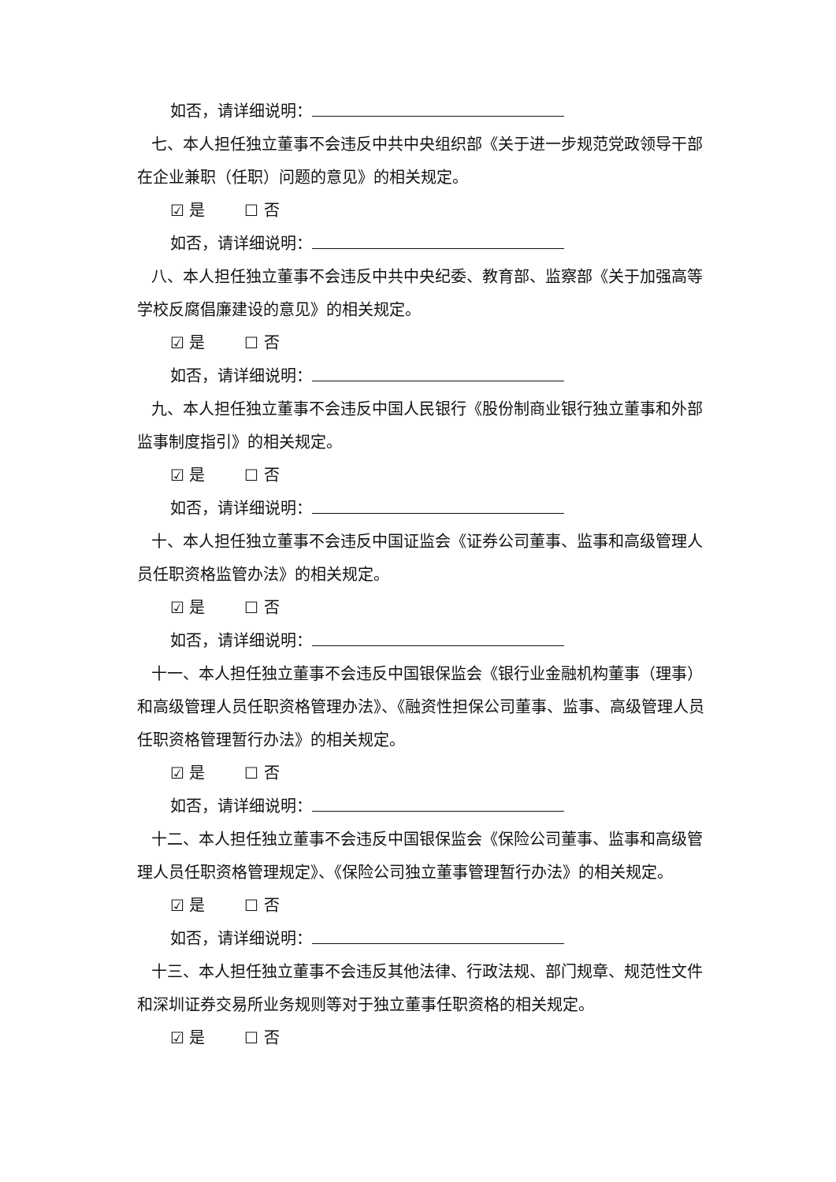如否，请详细说明：
七、本人担任独立董事不会违反中共中央组织部《关于进一步规范党政领导干部在企业兼职（任职）问题的意见》的相关规定。
☑ 是 ☐ 否
如否，请详细说明：
八、本人担任独立董事不会违反中共中央纪委、教育部、监察部《关于加强高等学校反腐倡廉建设的意见》的相关规定。
☑ 是 ☐ 否
如否，请详细说明：
九、本人担任独立董事不会违反中国人民银行《股份制商业银行独立董事和外部监事制度指引》的相关规定。
☑ 是 ☐ 否
如否，请详细说明：
十、本人担任独立董事不会违反中国证监会《证券公司董事、监事和高级管理人员任职资格监管办法》的相关规定。
☑ 是 ☐ 否
如否，请详细说明：
十一、本人担任独立董事不会违反中国银保监会《银行业金融机构董事（理事）和高级管理人员任职资格管理办法》、《融资性担保公司董事、监事、高级管理人员任职资格管理暂行办法》的相关规定。
☑ 是 ☐ 否
如否，请详细说明：
十二、本人担任独立董事不会违反中国银保监会《保险公司董事、监事和高级管理人员任职资格管理规定》、《保险公司独立董事管理暂行办法》的相关规定。
☑ 是 ☐ 否
如否，请详细说明：
十三、本人担任独立董事不会违反其他法律、行政法规、部门规章、规范性文件和深圳证券交易所业务规则等对于独立董事任职资格的相关规定。
☑ 是 ☐ 否